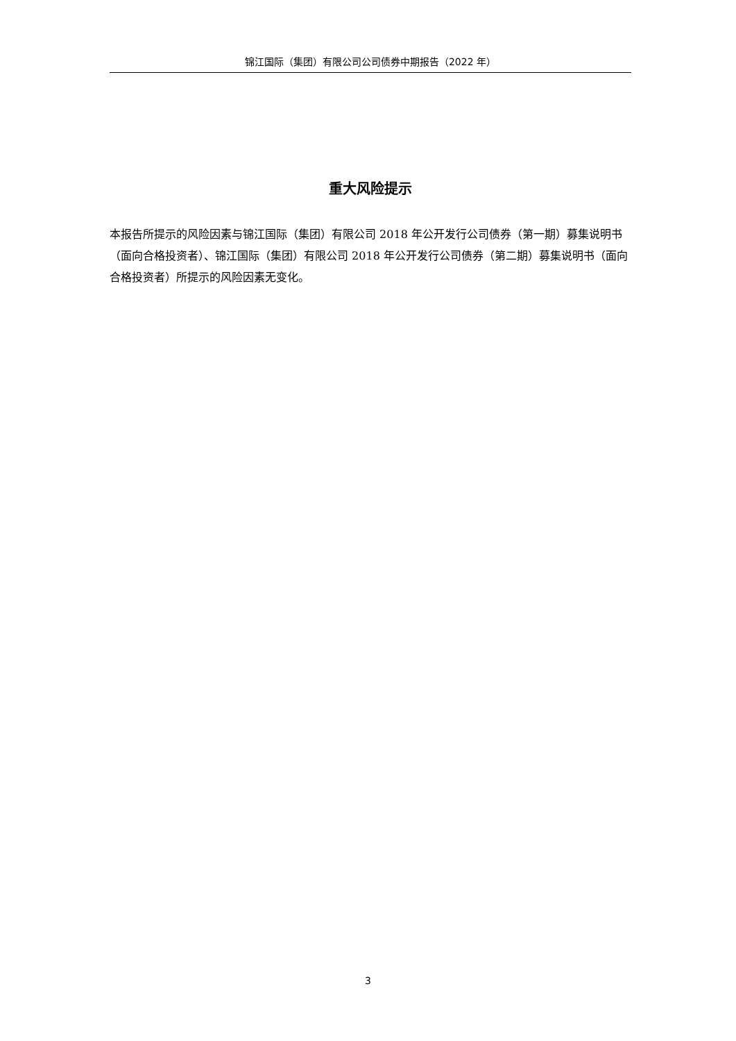锦江国际（集团）有限公司公司债券中期报告（2022 年）
重大风险提示
本报告所提示的风险因素与锦江国际（集团）有限公司 2018 年公开发行公司债券（第一期）募集说明书（面向合格投资者）、锦江国际（集团）有限公司 2018 年公开发行公司债券（第二期）募集说明书（面向合格投资者）所提示的风险因素无变化。
3